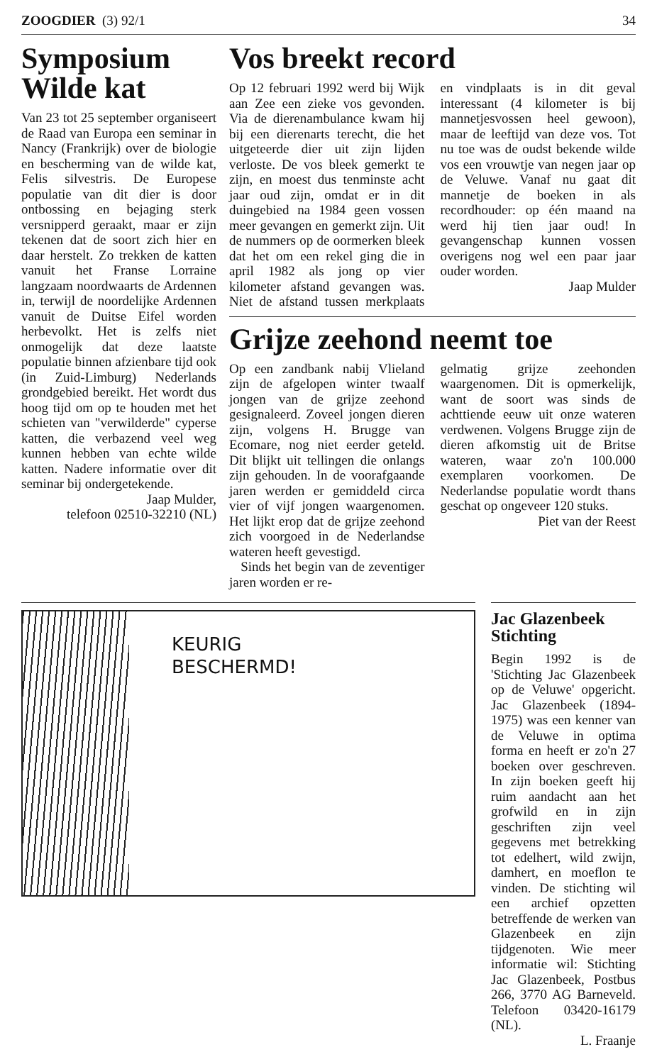ZOOGDIER (3) 92/1 34
Symposium Wilde kat
Van 23 tot 25 september organiseert de Raad van Europa een seminar in Nancy (Frankrijk) over de biologie en bescherming van de wilde kat, Felis silvestris. De Europese populatie van dit dier is door ontbossing en bejaging sterk versnipperd geraakt, maar er zijn tekenen dat de soort zich hier en daar herstelt. Zo trekken de katten vanuit het Franse Lorraine langzaam noordwaarts de Ardennen in, terwijl de noordelijke Ardennen vanuit de Duitse Eifel worden herbevolkt. Het is zelfs niet onmogelijk dat deze laatste populatie binnen afzienbare tijd ook (in Zuid-Limburg) Nederlands grondgebied bereikt. Het wordt dus hoog tijd om op te houden met het schieten van "verwilderde" cyperse katten, die verbazend veel weg kunnen hebben van echte wilde katten. Nadere informatie over dit seminar bij ondergetekende.
Jaap Mulder,
telefoon 02510-32210 (NL)
Vos breekt record
Op 12 februari 1992 werd bij Wijk aan Zee een zieke vos gevonden. Via de dierenambulance kwam hij bij een dierenarts terecht, die het uitgeteerde dier uit zijn lijden verloste. De vos bleek gemerkt te zijn, en moest dus tenminste acht jaar oud zijn, omdat er in dit duingebied na 1984 geen vossen meer gevangen en gemerkt zijn. Uit de nummers op de oormerken bleek dat het om een rekel ging die in april 1982 als jong op vier kilometer afstand gevangen was. Niet de afstand tussen merkplaats en vindplaats is in dit geval interessant (4 kilometer is bij mannetjesvossen heel gewoon), maar de leeftijd van deze vos. Tot nu toe was de oudst bekende wilde vos een vrouwtje van negen jaar op de Veluwe. Vanaf nu gaat dit mannetje de boeken in als recordhouder: op één maand na werd hij tien jaar oud! In gevangenschap kunnen vossen overigens nog wel een paar jaar ouder worden.
Jaap Mulder
Grijze zeehond neemt toe
Op een zandbank nabij Vlieland zijn de afgelopen winter twaalf jongen van de grijze zeehond gesignaleerd. Zoveel jongen dieren zijn, volgens H. Brugge van Ecomare, nog niet eerder geteld. Dit blijkt uit tellingen die onlangs zijn gehouden. In de voorafgaande jaren werden er gemiddeld circa vier of vijf jongen waargenomen. Het lijkt erop dat de grijze zeehond zich voorgoed in de Nederlandse wateren heeft gevestigd.
Sinds het begin van de zeventiger jaren worden er re-
gelmatig grijze zeehonden waargenomen. Dit is opmerkelijk, want de soort was sinds de achttiende eeuw uit onze wateren verdwenen. Volgens Brugge zijn de dieren afkomstig uit de Britse wateren, waar zo'n 100.000 exemplaren voorkomen. De Nederlandse populatie wordt thans geschat op ongeveer 120 stuks.
Piet van der Reest
KEURIG
BESCHERMD!
Jac Glazenbeek Stichting
Begin 1992 is de 'Stichting Jac Glazenbeek op de Veluwe' opgericht. Jac Glazenbeek (1894-1975) was een kenner van de Veluwe in optima forma en heeft er zo'n 27 boeken over geschreven. In zijn boeken geeft hij ruim aandacht aan het grofwild en in zijn geschriften zijn veel gegevens met betrekking tot edelhert, wild zwijn, damhert, en moeflon te vinden. De stichting wil een archief opzetten betreffende de werken van Glazenbeek en zijn tijdgenoten. Wie meer informatie wil: Stichting Jac Glazenbeek, Postbus 266, 3770 AG Barneveld. Telefoon 03420-16179 (NL).
L. Fraanje